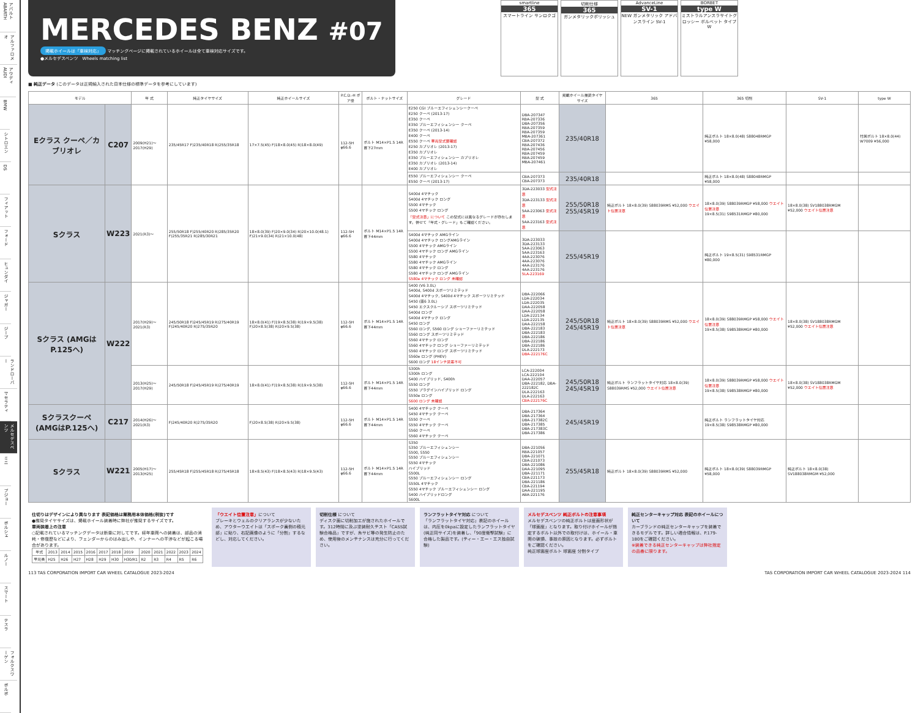アバルト ABARTH
アルファロメオ
アウディ AUDI
BMW
シトロエン
DS
フィアット
フォード
ヒュンダイ
ジャガー
ジープ
ランドローバー
マセラティ
メルセデスベンツ
ミニ
プジョー
ポルシェ
ルノー
スマート
テスラ
フォルクスワーゲン
ボルボ
MERCEDES BENZ #07
掲載ホイールは「車検対応」 マッチングページに掲載されているホイールは全て車検対応サイズです。
●メルセデスベンツ　Wheels matching list
smartline
365
スマートライン サンロクゴ
切削仕様
365
ガンメタリックポリッシュ
AdvanceLine
SV-1
NEW ガンメタリック アドバンスライン SV-1
BORBET
type W
ミストラルアンスラサイトグロッシー ボルベット タイプW
■ 純正データ (このデータは正規輸入された日本仕様の標準データを参考にしています)
| モデル | | 年 式 | 純正タイヤサイズ | 純正ホイールサイズ | P.C.D.-H ボア径 | ボルト・ナットサイズ | グレード | 型 式 | 掲載ホイール推奨タイヤサイズ | 365 | 365 切削 | SV-1 | type W |
| --- | --- | --- | --- | --- | --- | --- | --- | --- | --- | --- | --- | --- | --- |
| Eクラス クーペ／カブリオレ | C207 | 2009(H21)～2017(H29) | 235/45R17 F)235/40R18 R)255/35R18 | 17×7.5(45) F)18×8.0(45) R)18×8.0(49) | 112-5H φ66.6 | ボルト M14×P1.5 14R 首下27mm | E250 CGI ブルーエフィシェンシークーペ E250 クーペ (2013-17) E350 クーペ E350 ブルーエフィシェンシー クーペ E350 クーペ (2013-14) E400 クーペ E550 クーペ 車両型式要確認 E250 カブリオレ (2013-17) E350 カブリオレ E350 ブルーエフィシェンシー カブリオレ E350 カブリオレ (2013-14) E400 カブリオレ | DBA-207347 RBA-207336 DBA-207356 RBA-207359 RBA-207359 MBA-207361 CBA-207372 RBA-207436 RBA-207456 RBA-207459 RBA-207459 MBA-207461 | 235/40R18 | | 純正ボルト 18×8.0(48) S88048RMGP ¥58,000 | | 付属ボルト 18×8.0(44) W7009 ¥56,000 |
| | | | | | | | E550 ブルーエフィシェンシー クーペ E550 クーペ (2013-17) | CBA-207373 CBA-207373 | 235/40R18 | | 純正ボルト 18×8.0(48) S88048RMGP ¥58,000 | | |
| Sクラス | W223 | 2021(R3)～ | 255/50R18 F)255/40R20 R)285/35R20 F)255/35R21 R)285/30R21 | 18×8.0(39) F)20×9.0(34) R)20×10.0(48.1) F)21×9.0(34) R)21×10.0(48) | 112-5H φ66.6 | ボルト M14×P1.5 14R 首下44mm | S400d 4マチック S400d 4マチック ロング S500 4マチック S500 4マチック ロング 「型式注意」について この型式には異なるグレードが存在します。併せて「年式・グレード」もご確認ください。 | 3DA-223033 型式注意 3DA-223133 型式注意 5AA-223063 型式注意 5AA-223163 型式注意 | 255/50R18 255/45R19 | 純正ボルト 18×8.0(39) S88039RMS ¥52,000 ウエイト位置注意 | 18×8.0(39) S88039RMGP ¥58,000 ウエイト位置注意 19×8.5(31) S98531RMGP ¥80,000 | 18×8.0(38) SV188038RMGM ¥52,000 ウエイト位置注意 | |
| | | | | | | | S400d 4マチック AMGライン S400d 4マチック ロングAMGライン S500 4マチック AMGライン S500 4マチック ロング AMGライン S580 4マチック S580 4マチック AMGライン S580 4マチック ロング S580 4マチック ロング AMGライン S580e 4マチック ロング 未確認 | 3DA-223033 3DA-223133 5AA-223063 5AA-223163 4AA-223076 4AA-223076 4AA-223176 4AA-223176 5LA-223169 | 255/45R19 | | 純正ボルト 19×8.5(31) S98531RMGP ¥80,000 | | |
| Sクラス (AMGはP.125へ) | W222 | 2017(H29)～2021(R3) | 245/50R18 F)245/45R19 R)275/40R19 F)245/40R20 R)275/35R20 | 18×8.0(41) F)19×8.5(38) R)19×9.5(38) F)20×8.5(38) R)20×9.5(38) | 112-5H φ66.6 | ボルト M14×P1.5 14R 首下44mm | S400 (V6 3.0L) S400d, S400d スポーツリミテッド S400d 4マチック, S400d 4マチック スポーツリミテッド S450 (直6 3.0L) S450 エクスクルーシブ スポーツリミテッド S400d ロング S400d 4マチック ロング S450 ロング S560 ロング, S560 ロング ショーファーリミテッド S560 ロング スポーツリミテッド S560 4マチック ロング S560 4マチック ロング ショーファーリミテッド S560 4マチック ロング スポーツリミテッド S560e ロング (PHEV) S600 ロング 18インチ装着不可 | DBA-222066 LDA-222034 LDA-222035 DAA-222058 DAA-222058 LDA-222134 LDA-222135 DAA-222158 DBA-222183 DBA-222183 DBA-222186 DBA-222186 DBA-222186 DLA-222173 DBA-222176C | 245/50R18 245/45R19 | 純正ボルト 18×8.0(39) S88039RMS ¥52,000 ウエイト位置注意 | 18×8.0(39) S88039RMGP ¥58,000 ウエイト位置注意 19×8.5(38) S98538RMGP ¥80,000 | 18×8.0(38) SV188038RMGM ¥52,000 ウエイト位置注意 | |
| | | 2013(H25)～2017(H29) | 245/50R18 F)245/45R19 R)275/40R19 | 18×8.0(41) F)19×8.5(38) R)19×9.5(38) | 112-5H φ66.6 | ボルト M14×P1.5 14R 首下44mm | S300h S300h ロング S400 ハイブリッド, S400h S550 ロング S550 プラグインハイブリッド ロング S550e ロング S600 ロング 未確認 | LCA-222004 LCA-222104 DAA-222057 DBA-222182, DBA-222182C DLA-222163 DLA-222163 CBA-222176C | 245/50R18 245/45R19 | 純正ボルト ランフラットタイヤ対応 18×8.0(39) S88039RMS ¥52,000 ウエイト位置注意 | 18×8.0(39) S88039RMGP ¥58,000 ウエイト位置注意 19×8.5(38) S98538RMGP ¥80,000 | 18×8.0(38) SV188038RMGM ¥52,000 ウエイト位置注意 | |
| Sクラスクーペ (AMGはP.125へ) | C217 | 2014(H26)～2021(R3) | F)245/40R20 R)275/35R20 | F)20×8.5(38) R)20×9.5(38) | 112-5H φ66.6 | ボルト M14×P1.5 14R 首下44mm | S400 4マチック クーペ S450 4マチック クーペ S550 クーペ S550 4マチック クーペ S560 クーペ S560 4マチック クーペ | DBA-217364 DBA-217364 DBA-217382C DBA-217385 DBA-217383C DBA-217386 | 245/45R19 | | 純正ボルト ランフラットタイヤ対応 19×8.5(38) S98538RMGP ¥80,000 | | |
| Sクラス | W221 | 2005(H17)～2013(H25) | 255/45R18 F)255/45R18 R)275/45R18 | 18×8.5(43) F)18×8.5(43) R)18×9.5(43) | 112-5H φ66.6 | ボルト M14×P1.5 14R 首下44mm | S350 S350 ブルーエフィシェンシー S500, S550 S550 ブルーエフィシェンシー S550 4マチック ハイブリッド S500L S550 ブルーエフィシェンシー ロング S550L 4マチック S550 4マチック ブルーエフィシェンシー ロング S400 ハイブリッドロング S600L | DBA-221056 RBA-221057 DBA-221071 CBA-221073 DBA-221086 DAA-221095 DBA-221171 CBA-221173 DBA-221186 CBA-221194 DAA-221195 ABA-221176 | 255/45R18 | 純正ボルト 18×8.0(39) S88039RMS ¥52,000 | 純正ボルト 18×8.0(39) S88039RMGP ¥58,000 | 純正ボルト 18×8.0(38) SV188038RMGM ¥52,000 | |
仕切りはデザインにより異なります 表記価格は業務用本体価格(税抜)です
●推奨タイヤサイズは、掲載ホイール装着時に弊社が推奨するサイズです。
車両装着上の注意
○記載されているマッチングデータは新車に対してです。経年車両への装着は、部品の消耗・修復歴などにより、フェンダーからのはみ出しや、インナーへの干渉などが起こる場合があります。
| 年式 | 2013 | 2014 | 2015 | 2016 | 2017 | 2018 | 2019 | 2020 | 2021 | 2022 | 2023 | 2024 |
| 早見表 | H25 | H26 | H27 | H28 | H29 | H30 | H30/R1 | R2 | R3 | R4 | R5 | R6 |
「ウエイト位置注意」について
ブレーキとウェルのクリアランスが少ないため、アウターウエイトは「スポーク裏側の積元部」に貼り、右記画像のように「分割」するなどし、対応してください。
切削仕様 について
ディスク面に切削加工が施されたホイールです。312時間に及ぶ塗装耐久テスト「CASS試験合格品」ですが、糸サビ等の発生防止のため、使用後のメンテナンスは充分に行ってください。
ランフラットタイヤ対応 について
「ランフラットタイヤ対応」表記のホイールは、内圧を0kpaに設定したランフラットタイヤ(純正同サイズ)を装着し、「90度衝撃試験」に合格した製品です。(ティー・エー・エス独自試験)
メルセデスベンツ 純正ボルトの注意事項
メルセデスベンツの純正ボルトは座面形状が「球面座」となります。取り付けホイールが指定するボルト以外での取付けは、ホイール・車両の破損、事故の原因となります。必ずボルトをご確認ください。
純正球面座ボルト 球面座 分割タイプ
純正センターキャップ対応 表記のホイールについて
カーブランドの純正センターキャップを装着できるモデルです。詳しい適合情報は、P.179-180をご確認ください。
※装着できる純正センターキャップは弊社指定の品番に限ります。
113 TAS CORPORATION IMPORT CAR WHEEL CATALOGUE 2023-2024 TAS CORPORATION IMPORT CAR WHEEL CATALOGUE 2023-2024 114